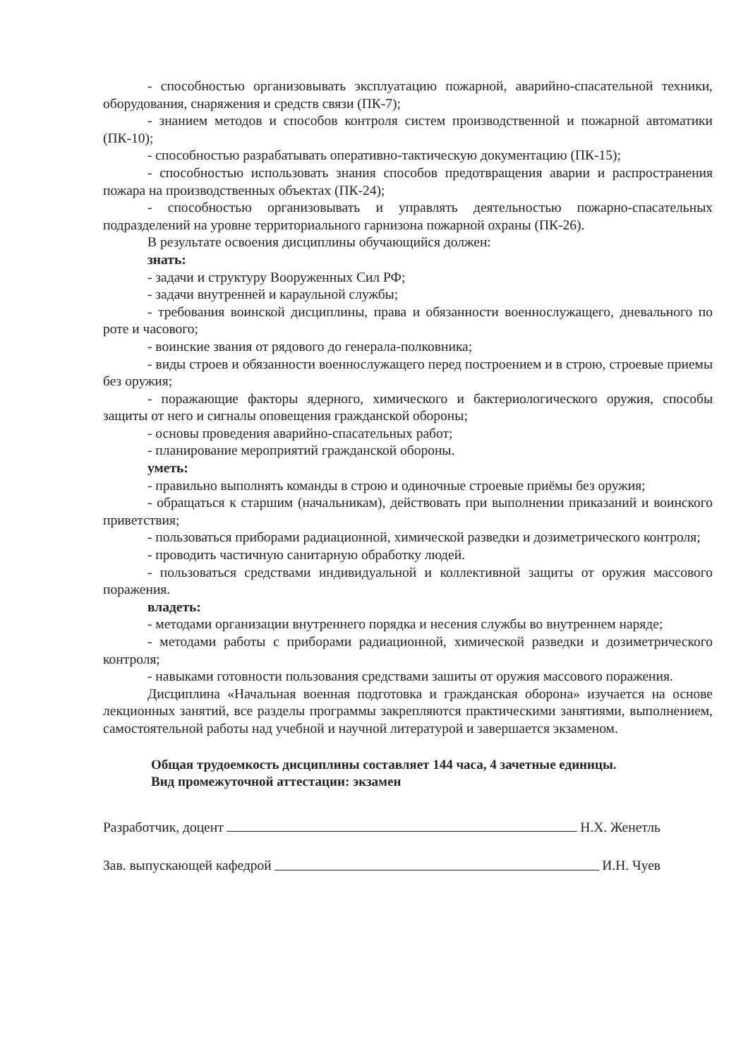- способностью организовывать эксплуатацию пожарной, аварийно-спасательной техники, оборудования, снаряжения и средств связи (ПК-7);
- знанием методов и способов контроля систем производственной и пожарной автоматики (ПК-10);
- способностью разрабатывать оперативно-тактическую документацию (ПК-15);
- способностью использовать знания способов предотвращения аварии и распространения пожара на производственных объектах (ПК-24);
- способностью организовывать и управлять деятельностью пожарно-спасательных подразделений на уровне территориального гарнизона пожарной охраны (ПК-26).
В результате освоения дисциплины обучающийся должен:
знать:
- задачи и структуру Вооруженных Сил РФ;
- задачи внутренней и караульной службы;
- требования воинской дисциплины, права и обязанности военнослужащего, дневального по роте и часового;
- воинские звания от рядового до генерала-полковника;
- виды строев и обязанности военнослужащего перед построением и в строю, строевые приемы без оружия;
- поражающие факторы ядерного, химического и бактериологического оружия, способы защиты от него и сигналы оповещения гражданской обороны;
- основы проведения аварийно-спасательных работ;
- планирование мероприятий гражданской обороны.
уметь:
- правильно выполнять команды в строю и одиночные строевые приёмы без оружия;
- обращаться к старшим (начальникам), действовать при выполнении приказаний и воинского приветствия;
- пользоваться приборами радиационной, химической разведки и дозиметрического контроля;
- проводить частичную санитарную обработку людей.
- пользоваться средствами индивидуальной и коллективной защиты от оружия массового поражения.
владеть:
- методами организации внутреннего порядка и несения службы во внутреннем наряде;
- методами работы с приборами радиационной, химической разведки и дозиметрического контроля;
- навыками готовности пользования средствами зашиты от оружия массового поражения.
Дисциплина «Начальная военная подготовка и гражданская оборона» изучается на основе лекционных занятий, все разделы программы закрепляются практическими занятиями, выполнением, самостоятельной работы над учебной и научной литературой и завершается экзаменом.
Общая трудоемкость дисциплины составляет 144 часа, 4 зачетные единицы.
Вид промежуточной аттестации: экзамен
Разработчик, доцент Н.Х. Женетль
Зав. выпускающей кафедрой И.Н. Чуев